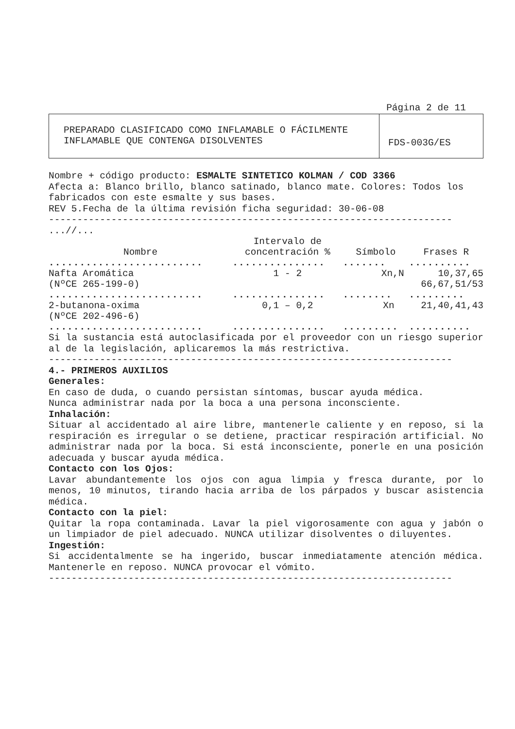Página 2 de 11
PREPARADO CLASIFICADO COMO INFLAMABLE O FÁCILMENTE
INFLAMABLE QUE CONTENGA DISOLVENTES
FDS-003G/ES
Nombre + código producto: ESMALTE SINTETICO KOLMAN / COD 3366
Afecta a: Blanco brillo, blanco satinado, blanco mate. Colores: Todos los fabricados con este esmalte y sus bases.
REV 5.Fecha de la última revisión ficha seguridad: 30-06-08
-----------------------------------------------------------------------
...//...
| Nombre | Intervalo de concentración % | Símbolo | Frases R |
| --- | --- | --- | --- |
| ......................... | ............... | ....... | .......... |
| Nafta Aromática (NºCE 265-199-0) | 1 - 2 | Xn,N | 10,37,65 66,67,51/53 |
| ......................... | ............... | ........ | ......... |
| 2-butanona-oxima (NºCE 202-496-6) | 0,1 – 0,2 | Xn | 21,40,41,43 |
| ......................... | ............... | ......... | .......... |
Si la sustancia está autoclasificada por el proveedor con un riesgo superior al de la legislación, aplicaremos la más restrictiva.
-----------------------------------------------------------------------
4.- PRIMEROS AUXILIOS
Generales:
En caso de duda, o cuando persistan síntomas, buscar ayuda médica.
Nunca administrar nada por la boca a una persona inconsciente.
Inhalación:
Situar al accidentado al aire libre, mantenerle caliente y en reposo, si la respiración es irregular o se detiene, practicar respiración artificial. No administrar nada por la boca. Si está inconsciente, ponerle en una posición adecuada y buscar ayuda médica.
Contacto con los Ojos:
Lavar abundantemente los ojos con agua limpia y fresca durante, por lo menos, 10 minutos, tirando hacia arriba de los párpados y buscar asistencia médica.
Contacto con la piel:
Quitar la ropa contaminada. Lavar la piel vigorosamente con agua y jabón o un limpiador de piel adecuado. NUNCA utilizar disolventes o diluyentes.
Ingestión:
Si accidentalmente se ha ingerido, buscar inmediatamente atención médica. Mantenerle en reposo. NUNCA provocar el vómito.
-----------------------------------------------------------------------